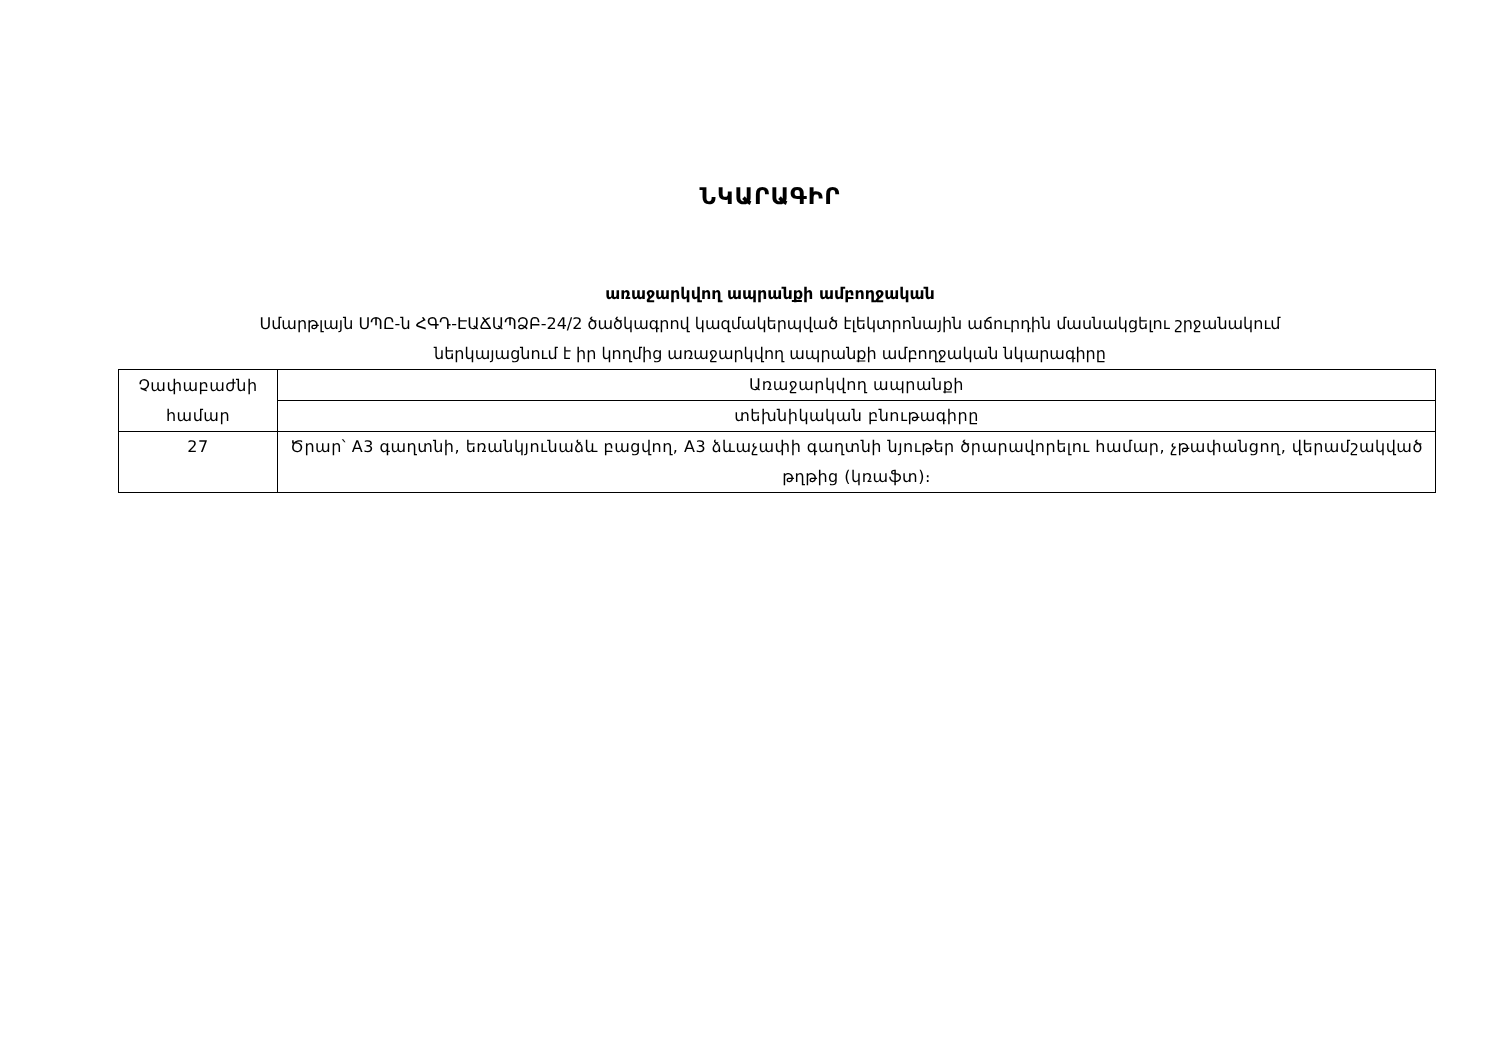ՆԿԱՐԱԳԻՐ
առաջարկվող ապրանքի ամբողջական
Սմարթլայն ՍՊԸ-ն ՀԳԴ-ԷԱՃԱՊՁԲ-24/2 ծածկագրով կազմակերպված էլեկտրոնային աճուրդին մասնակցելու շրջանակում
ներկայացնում է իր կողմից առաջարկվող ապրանքի ամբողջական նկարագիրը
| Չափաբաժնի համար | Առաջարկվող ապրանքի |
| | տեխնիկական բնութագիրը |
| 27 | Ծրար՝ A3 գաղտնի, եռանկյունաձև բացվող, A3 ձևաչափի գաղտնի նյութեր ծրարավորելու համար, չթափանցող, վերամշակված թղթից (կռաֆտ)։ |